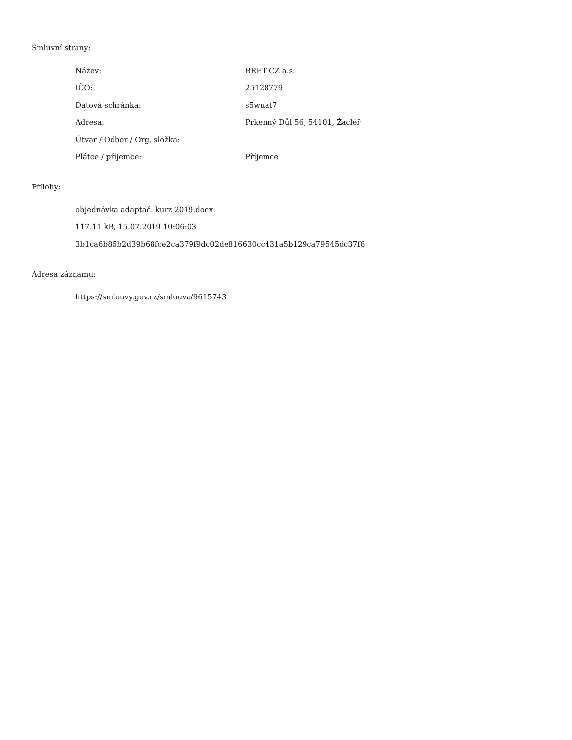Smluvní strany:
| Název: | BRET CZ a.s. |
| IČO: | 25128779 |
| Datová schránka: | s5wuat7 |
| Adresa: | Prkenný Důl 56, 54101, Žacléř |
| Útvar / Odbor / Org. složka: | |
| Plátce / příjemce: | Příjemce |
Přílohy:
objednávka adaptač. kurz 2019.docx
117.11 kB, 15.07.2019 10:06:03
3b1ca6b85b2d39b68fce2ca379f9dc02de816630cc431a5b129ca79545dc37f6
Adresa záznamu:
https://smlouvy.gov.cz/smlouva/9615743